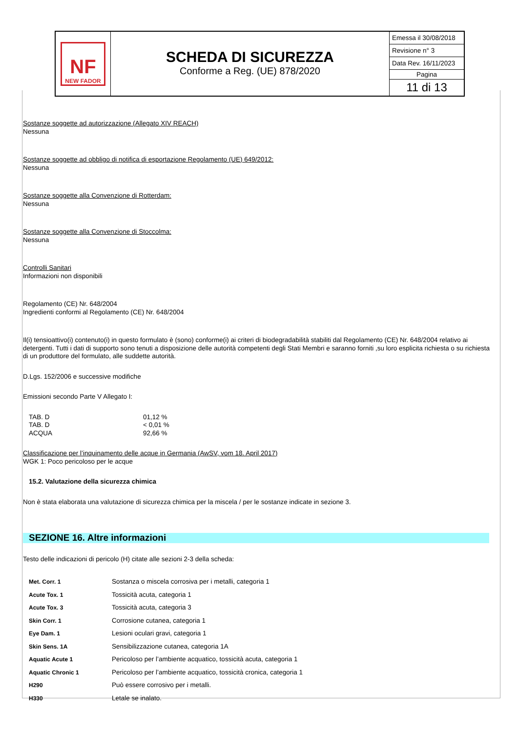NF
NEW FADOR
SCHEDA DI SICUREZZA
Conforme a Reg. (UE) 878/2020
Emessa il 30/08/2018
Revisione n° 3
Data Rev. 16/11/2023
Pagina
11 di 13
Sostanze soggette ad autorizzazione (Allegato XIV REACH)
Nessuna
Sostanze soggette ad obbligo di notifica di esportazione Regolamento (UE) 649/2012:
Nessuna
Sostanze soggette alla Convenzione di Rotterdam:
Nessuna
Sostanze soggette alla Convenzione di Stoccolma:
Nessuna
Controlli Sanitari
Informazioni non disponibili
Regolamento (CE) Nr. 648/2004
Ingredienti conformi al Regolamento (CE) Nr. 648/2004
Il(i) tensioattivo(i) contenuto(i) in questo formulato è (sono) conforme(i) ai criteri di biodegradabilità stabiliti dal Regolamento (CE) Nr. 648/2004 relativo ai detergenti. Tutti i dati di supporto sono tenuti a disposizione delle autorità competenti degli Stati Membri e saranno forniti ,su loro esplicita richiesta o su richiesta di un produttore del formulato, alle suddette autorità.
D.Lgs. 152/2006 e successive modifiche
Emissioni secondo Parte V Allegato I:
| TAB. D | 01,12 % |
| TAB. D | < 0,01 % |
| ACQUA | 92,66 % |
Classificazione per l’inquinamento delle acque in Germania (AwSV, vom 18. April 2017)
WGK 1: Poco pericoloso per le acque
15.2. Valutazione della sicurezza chimica
Non è stata elaborata una valutazione di sicurezza chimica per la miscela / per le sostanze indicate in sezione 3.
SEZIONE 16. Altre informazioni
Testo delle indicazioni di pericolo (H) citate alle sezioni 2-3 della scheda:
| Met. Corr. 1 | Sostanza o miscela corrosiva per i metalli, categoria 1 |
| Acute Tox. 1 | Tossicità acuta, categoria 1 |
| Acute Tox. 3 | Tossicità acuta, categoria 3 |
| Skin Corr. 1 | Corrosione cutanea, categoria 1 |
| Eye Dam. 1 | Lesioni oculari gravi, categoria 1 |
| Skin Sens. 1A | Sensibilizzazione cutanea, categoria 1A |
| Aquatic Acute 1 | Pericoloso per l’ambiente acquatico, tossicità acuta, categoria 1 |
| Aquatic Chronic 1 | Pericoloso per l’ambiente acquatico, tossicità cronica, categoria 1 |
| H290 | Può essere corrosivo per i metalli. |
| H330 | Letale se inalato. |